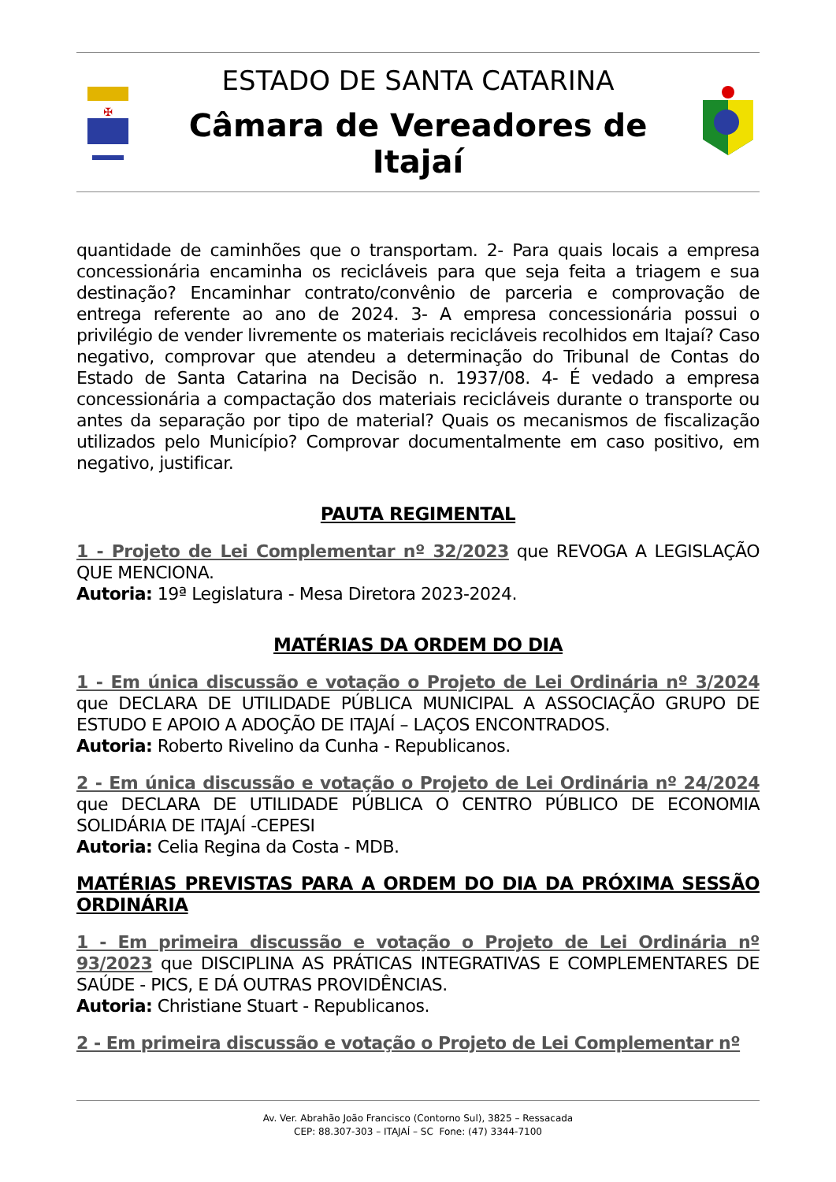✠
ESTADO DE SANTA CATARINA
Câmara de Vereadores de Itajaí
quantidade de caminhões que o transportam. 2- Para quais locais a empresa concessionária encaminha os recicláveis para que seja feita a triagem e sua destinação? Encaminhar contrato/convênio de parceria e comprovação de entrega referente ao ano de 2024. 3- A empresa concessionária possui o privilégio de vender livremente os materiais recicláveis recolhidos em Itajaí? Caso negativo, comprovar que atendeu a determinação do Tribunal de Contas do Estado de Santa Catarina na Decisão n. 1937/08. 4- É vedado a empresa concessionária a compactação dos materiais recicláveis durante o transporte ou antes da separação por tipo de material? Quais os mecanismos de fiscalização utilizados pelo Município? Comprovar documentalmente em caso positivo, em negativo, justificar.
PAUTA REGIMENTAL
1 - Projeto de Lei Complementar nº 32/2023 que REVOGA A LEGISLAÇÃO QUE MENCIONA.
Autoria: 19ª Legislatura - Mesa Diretora 2023-2024.
MATÉRIAS DA ORDEM DO DIA
1 - Em única discussão e votação o Projeto de Lei Ordinária nº 3/2024 que DECLARA DE UTILIDADE PÚBLICA MUNICIPAL A ASSOCIAÇÃO GRUPO DE ESTUDO E APOIO A ADOÇÃO DE ITAJAÍ – LAÇOS ENCONTRADOS.
Autoria: Roberto Rivelino da Cunha - Republicanos.
2 - Em única discussão e votação o Projeto de Lei Ordinária nº 24/2024 que DECLARA DE UTILIDADE PÚBLICA O CENTRO PÚBLICO DE ECONOMIA SOLIDÁRIA DE ITAJAÍ -CEPESI
Autoria: Celia Regina da Costa - MDB.
MATÉRIAS PREVISTAS PARA A ORDEM DO DIA DA PRÓXIMA SESSÃO ORDINÁRIA
1 - Em primeira discussão e votação o Projeto de Lei Ordinária nº 93/2023 que DISCIPLINA AS PRÁTICAS INTEGRATIVAS E COMPLEMENTARES DE SAÚDE - PICS, E DÁ OUTRAS PROVIDÊNCIAS.
Autoria: Christiane Stuart - Republicanos.
2 - Em primeira discussão e votação o Projeto de Lei Complementar nº
Av. Ver. Abrahão João Francisco (Contorno Sul), 3825 – Ressacada
CEP: 88.307-303 – ITAJAÍ – SC Fone: (47) 3344-7100